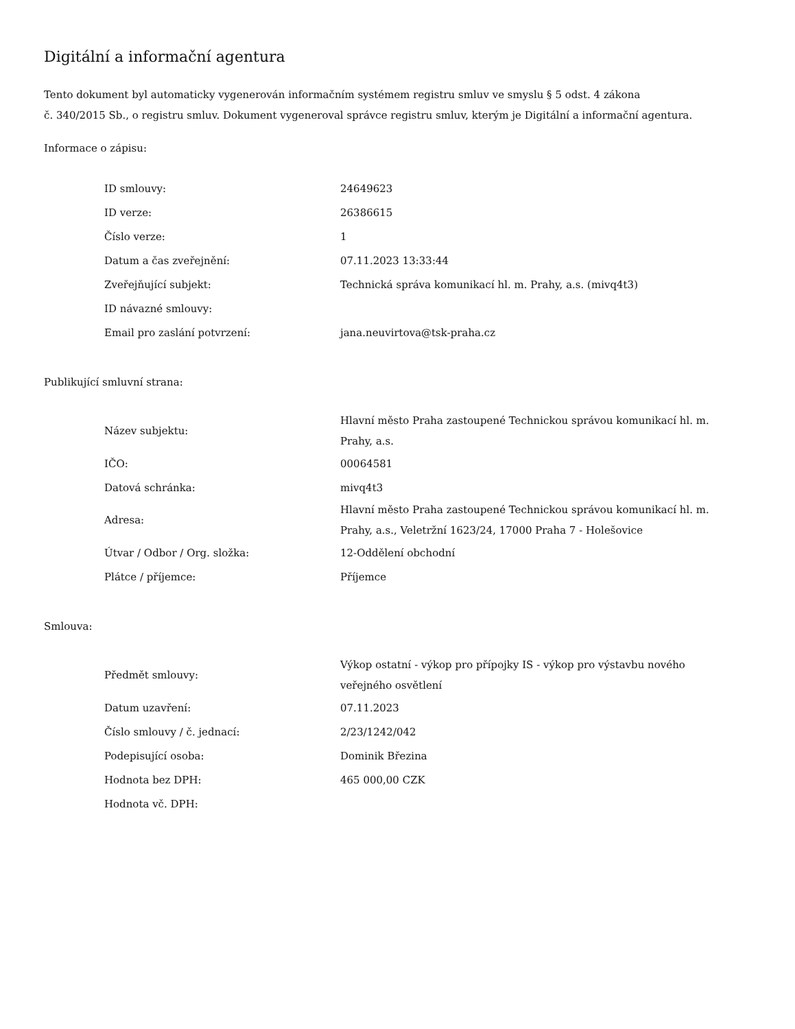Digitální a informační agentura
Tento dokument byl automaticky vygenerován informačním systémem registru smluv ve smyslu § 5 odst. 4 zákona
č. 340/2015 Sb., o registru smluv. Dokument vygeneroval správce registru smluv, kterým je Digitální a informační agentura.
Informace o zápisu:
| ID smlouvy: | 24649623 |
| ID verze: | 26386615 |
| Číslo verze: | 1 |
| Datum a čas zveřejnění: | 07.11.2023 13:33:44 |
| Zveřejňující subjekt: | Technická správa komunikací hl. m. Prahy, a.s. (mivq4t3) |
| ID návazné smlouvy: | |
| Email pro zaslání potvrzení: | jana.neuvirtova@tsk-praha.cz |
Publikující smluvní strana:
| Název subjektu: | Hlavní město Praha zastoupené Technickou správou komunikací hl. m. Prahy, a.s. |
| IČO: | 00064581 |
| Datová schránka: | mivq4t3 |
| Adresa: | Hlavní město Praha zastoupené Technickou správou komunikací hl. m. Prahy, a.s., Veletržní 1623/24, 17000 Praha 7 - Holešovice |
| Útvar / Odbor / Org. složka: | 12-Oddělení obchodní |
| Plátce / příjemce: | Příjemce |
Smlouva:
| Předmět smlouvy: | Výkop ostatní - výkop pro přípojky IS - výkop pro výstavbu nového veřejného osvětlení |
| Datum uzavření: | 07.11.2023 |
| Číslo smlouvy / č. jednací: | 2/23/1242/042 |
| Podepisující osoba: | Dominik Březina |
| Hodnota bez DPH: | 465 000,00 CZK |
| Hodnota vč. DPH: | |